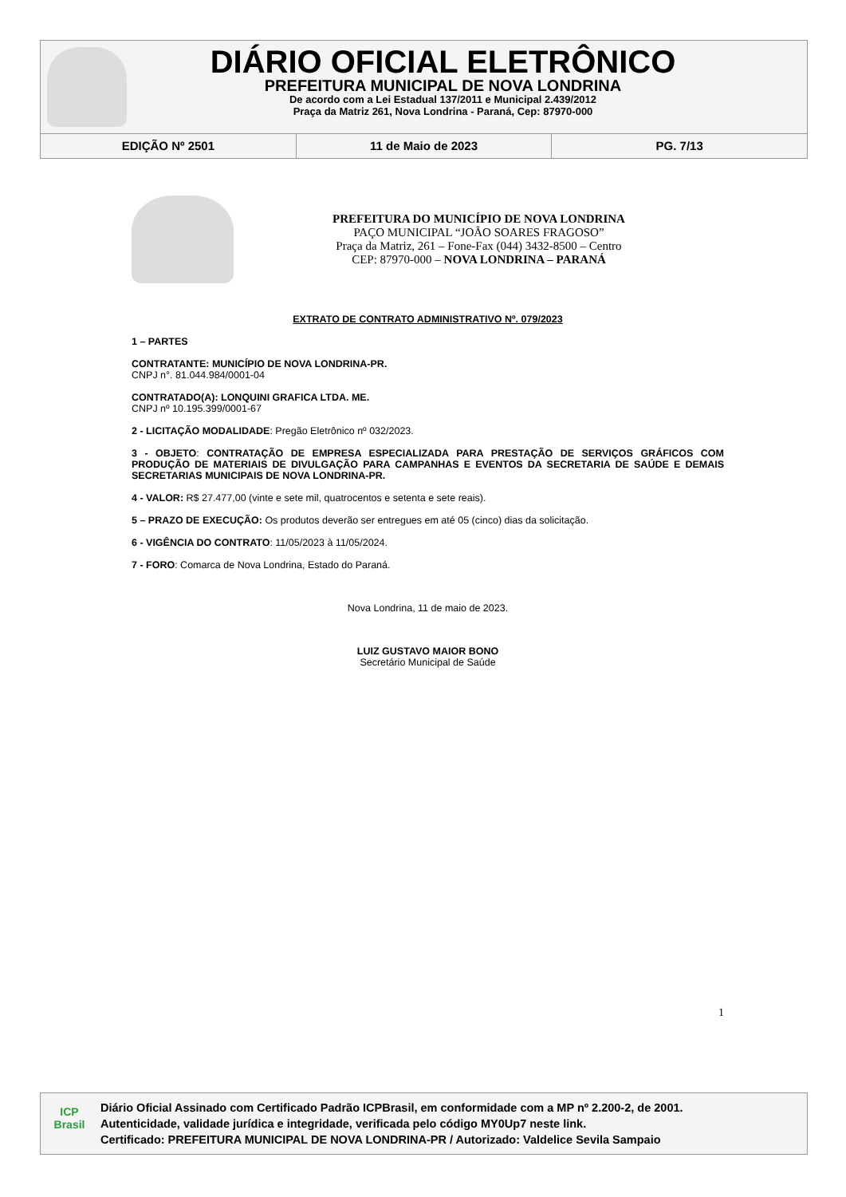DIÁRIO OFICIAL ELETRÔNICO
PREFEITURA MUNICIPAL DE NOVA LONDRINA
De acordo com a Lei Estadual 137/2011 e Municipal 2.439/2012
Praça da Matriz 261, Nova Londrina - Paraná, Cep: 87970-000
EDIÇÃO Nº 2501 11 de Maio de 2023 PG. 7/13
PREFEITURA DO MUNICÍPIO DE NOVA LONDRINA
PAÇO MUNICIPAL “JOÃO SOARES FRAGOSO”
Praça da Matriz, 261 – Fone-Fax (044) 3432-8500 – Centro
CEP: 87970-000 – NOVA LONDRINA – PARANÁ
EXTRATO DE CONTRATO ADMINISTRATIVO Nº. 079/2023
1 – PARTES
CONTRATANTE: MUNICÍPIO DE NOVA LONDRINA-PR.
CNPJ n°. 81.044.984/0001-04
CONTRATADO(A): LONQUINI GRAFICA LTDA. ME.
CNPJ nº 10.195.399/0001-67
2 - LICITAÇÃO MODALIDADE: Pregão Eletrônico nº 032/2023.
3 - OBJETO: CONTRATAÇÃO DE EMPRESA ESPECIALIZADA PARA PRESTAÇÃO DE SERVIÇOS GRÁFICOS COM PRODUÇÃO DE MATERIAIS DE DIVULGAÇÃO PARA CAMPANHAS E EVENTOS DA SECRETARIA DE SAÚDE E DEMAIS SECRETARIAS MUNICIPAIS DE NOVA LONDRINA-PR.
4 - VALOR: R$ 27.477,00 (vinte e sete mil, quatrocentos e setenta e sete reais).
5 – PRAZO DE EXECUÇÃO: Os produtos deverão ser entregues em até 05 (cinco) dias da solicitação.
6 - VIGÊNCIA DO CONTRATO: 11/05/2023 à 11/05/2024.
7 - FORO: Comarca de Nova Londrina, Estado do Paraná.
Nova Londrina, 11 de maio de 2023.
LUIZ GUSTAVO MAIOR BONO
Secretário Municipal de Saúde
1
ICP
Brasil
Diário Oficial Assinado com Certificado Padrão ICPBrasil, em conformidade com a MP nº 2.200-2, de 2001.
Autenticidade, validade jurídica e integridade, verificada pelo código MY0Up7 neste link.
Certificado: PREFEITURA MUNICIPAL DE NOVA LONDRINA-PR / Autorizado: Valdelice Sevila Sampaio